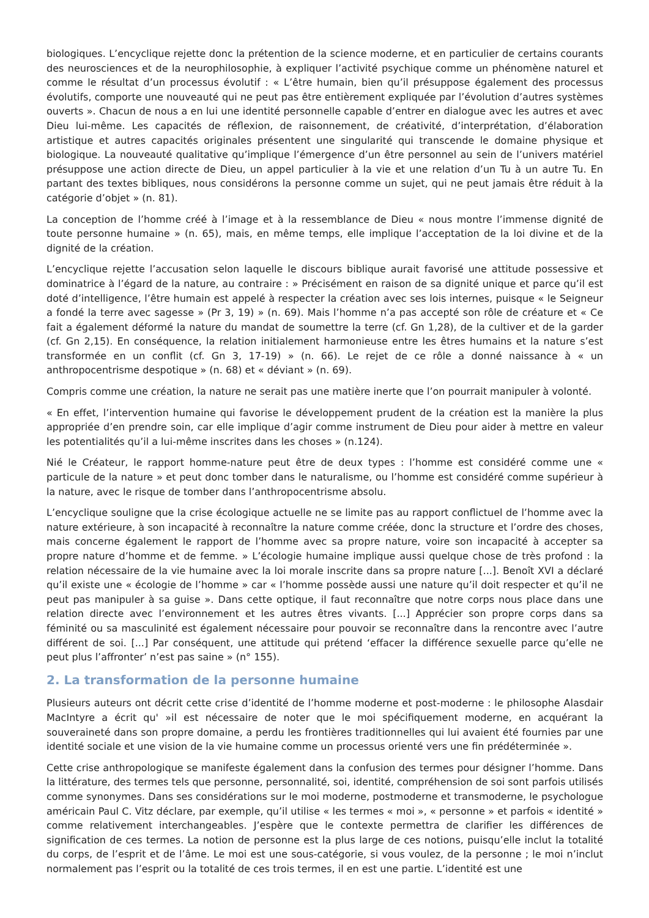biologiques. L’encyclique rejette donc la prétention de la science moderne, et en particulier de certains courants des neurosciences et de la neurophilosophie, à expliquer l’activité psychique comme un phénomène naturel et comme le résultat d’un processus évolutif : « L’être humain, bien qu’il présuppose également des processus évolutifs, comporte une nouveauté qui ne peut pas être entièrement expliquée par l’évolution d’autres systèmes ouverts ». Chacun de nous a en lui une identité personnelle capable d’entrer en dialogue avec les autres et avec Dieu lui-même. Les capacités de réflexion, de raisonnement, de créativité, d’interprétation, d’élaboration artistique et autres capacités originales présentent une singularité qui transcende le domaine physique et biologique. La nouveauté qualitative qu’implique l’émergence d’un être personnel au sein de l’univers matériel présuppose une action directe de Dieu, un appel particulier à la vie et une relation d’un Tu à un autre Tu. En partant des textes bibliques, nous considérons la personne comme un sujet, qui ne peut jamais être réduit à la catégorie d’objet » (n. 81).
La conception de l’homme créé à l’image et à la ressemblance de Dieu « nous montre l’immense dignité de toute personne humaine » (n. 65), mais, en même temps, elle implique l’acceptation de la loi divine et de la dignité de la création.
L’encyclique rejette l’accusation selon laquelle le discours biblique aurait favorisé une attitude possessive et dominatrice à l’égard de la nature, au contraire : » Précisément en raison de sa dignité unique et parce qu’il est doté d’intelligence, l’être humain est appelé à respecter la création avec ses lois internes, puisque « le Seigneur a fondé la terre avec sagesse » (Pr 3, 19) » (n. 69). Mais l’homme n’a pas accepté son rôle de créature et « Ce fait a également déformé la nature du mandat de soumettre la terre (cf. Gn 1,28), de la cultiver et de la garder (cf. Gn 2,15). En conséquence, la relation initialement harmonieuse entre les êtres humains et la nature s’est transformée en un conflit (cf. Gn 3, 17-19) » (n. 66). Le rejet de ce rôle a donné naissance à « un anthropocentrisme despotique » (n. 68) et « déviant » (n. 69).
Compris comme une création, la nature ne serait pas une matière inerte que l’on pourrait manipuler à volonté.
« En effet, l’intervention humaine qui favorise le développement prudent de la création est la manière la plus appropriée d’en prendre soin, car elle implique d’agir comme instrument de Dieu pour aider à mettre en valeur les potentialités qu’il a lui-même inscrites dans les choses » (n.124).
Nié le Créateur, le rapport homme-nature peut être de deux types : l’homme est considéré comme une « particule de la nature » et peut donc tomber dans le naturalisme, ou l’homme est considéré comme supérieur à la nature, avec le risque de tomber dans l’anthropocentrisme absolu.
L’encyclique souligne que la crise écologique actuelle ne se limite pas au rapport conflictuel de l’homme avec la nature extérieure, à son incapacité à reconnaître la nature comme créée, donc la structure et l’ordre des choses, mais concerne également le rapport de l’homme avec sa propre nature, voire son incapacité à accepter sa propre nature d’homme et de femme. » L’écologie humaine implique aussi quelque chose de très profond : la relation nécessaire de la vie humaine avec la loi morale inscrite dans sa propre nature [...]. Benoît XVI a déclaré qu’il existe une « écologie de l’homme » car « l’homme possède aussi une nature qu’il doit respecter et qu’il ne peut pas manipuler à sa guise ». Dans cette optique, il faut reconnaître que notre corps nous place dans une relation directe avec l’environnement et les autres êtres vivants. [...] Apprécier son propre corps dans sa féminité ou sa masculinité est également nécessaire pour pouvoir se reconnaître dans la rencontre avec l’autre différent de soi. [...] Par conséquent, une attitude qui prétend ‘effacer la différence sexuelle parce qu’elle ne peut plus l’affronter’ n’est pas saine » (n° 155).
2. La transformation de la personne humaine
Plusieurs auteurs ont décrit cette crise d’identité de l’homme moderne et post-moderne : le philosophe Alasdair MacIntyre a écrit qu' »il est nécessaire de noter que le moi spécifiquement moderne, en acquérant la souveraineté dans son propre domaine, a perdu les frontières traditionnelles qui lui avaient été fournies par une identité sociale et une vision de la vie humaine comme un processus orienté vers une fin prédéterminée ».
Cette crise anthropologique se manifeste également dans la confusion des termes pour désigner l’homme. Dans la littérature, des termes tels que personne, personnalité, soi, identité, compréhension de soi sont parfois utilisés comme synonymes. Dans ses considérations sur le moi moderne, postmoderne et transmoderne, le psychologue américain Paul C. Vitz déclare, par exemple, qu’il utilise « les termes « moi », « personne » et parfois « identité » comme relativement interchangeables. J’espère que le contexte permettra de clarifier les différences de signification de ces termes. La notion de personne est la plus large de ces notions, puisqu’elle inclut la totalité du corps, de l’esprit et de l’âme. Le moi est une sous-catégorie, si vous voulez, de la personne ; le moi n’inclut normalement pas l’esprit ou la totalité de ces trois termes, il en est une partie. L’identité est une